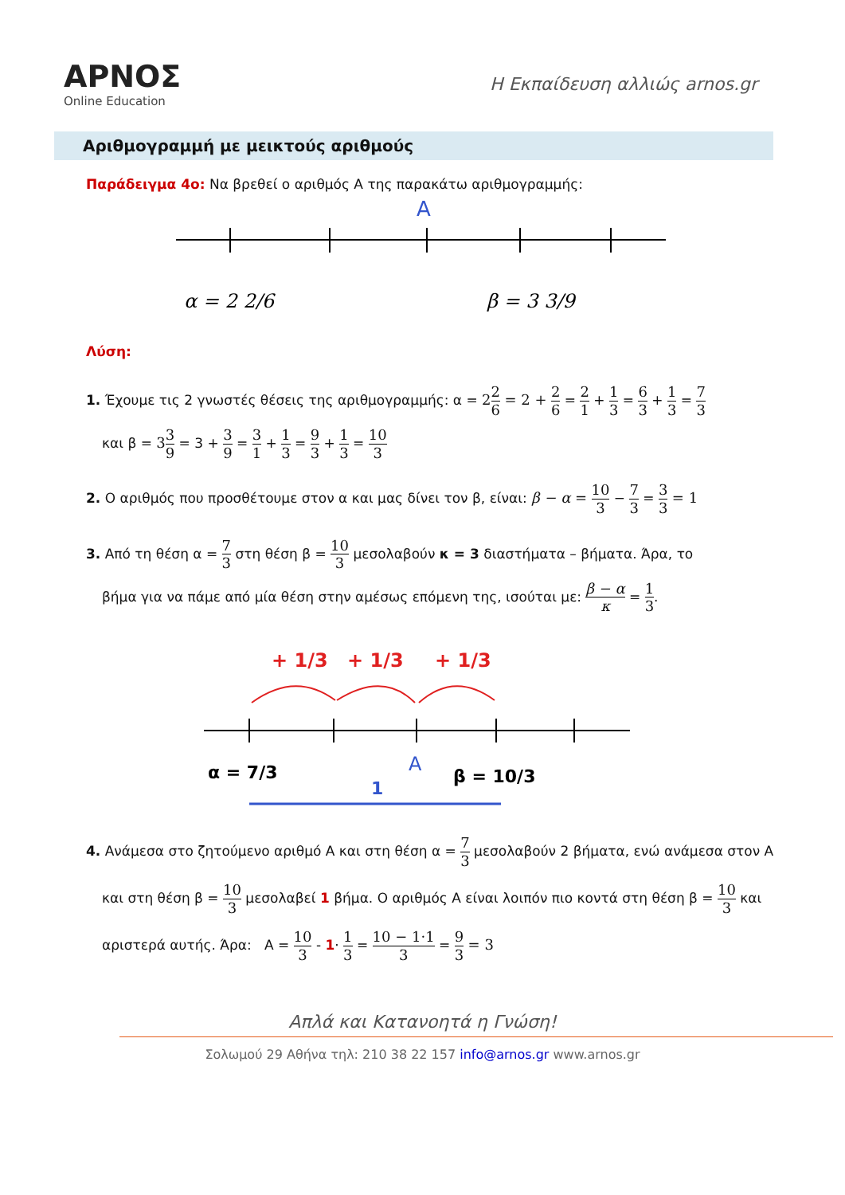ΑΡΝΟΣ
Online Education
Η Εκπαίδευση αλλιώς arnos.gr
Αριθμογραμμή με μεικτούς αριθμούς
Παράδειγμα 4ο: Να βρεθεί ο αριθμός Α της παρακάτω αριθμογραμμής:
A
α = 2 2/6
β = 3 3/9
Λύση:
1. Έχουμε τις 2 γνωστές θέσεις της αριθμογραμμής: α = 22 6 = 2 + 2 6 = 2 1 + 1 3 = 6 3 + 1 3 = 7 3
και β = 33 9 = 3 + 3 9 = 3 1 + 1 3 = 9 3 + 1 3 = 10 3
2. Ο αριθμός που προσθέτουμε στον α και μας δίνει τον β, είναι: β − α = 10 3 − 7 3 = 3 3 = 1
3. Από τη θέση α = 7 3 στη θέση β = 10 3 μεσολαβούν κ = 3 διαστήματα – βήματα. Άρα, το
βήμα για να πάμε από μία θέση στην αμέσως επόμενη της, ισούται με: β − α κ = 1 3.
+ 1/3
+ 1/3
+ 1/3
α = 7/3
A
β = 10/3
1
4. Ανάμεσα στο ζητούμενο αριθμό Α και στη θέση α = 7 3 μεσολαβούν 2 βήματα, ενώ ανάμεσα στον Α
και στη θέση β = 10 3 μεσολαβεί 1 βήμα. Ο αριθμός Α είναι λοιπόν πιο κοντά στη θέση β = 10 3 και
αριστερά αυτής. Άρα: Α = 10 3 - 1· 1 3 = 10 − 1·1 3 = 9 3 = 3
Απλά και Κατανοητά η Γνώση!
Σολωμού 29 Αθήνα τηλ: 210 38 22 157 info@arnos.gr www.arnos.gr